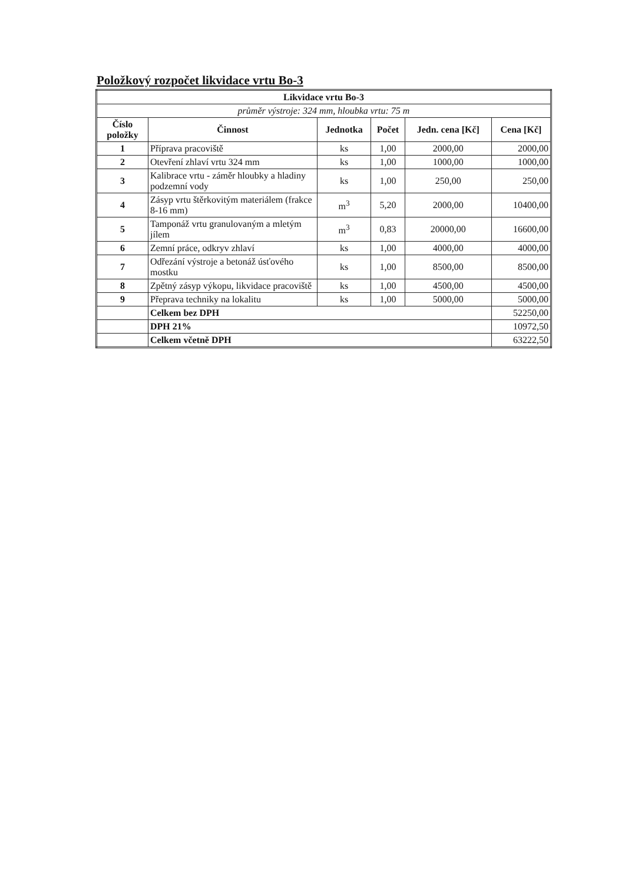Položkový rozpočet likvidace vrtu Bo-3
| Likvidace vrtu Bo-3 | | | | | |
| --- | --- | --- | --- | --- | --- |
| průměr výstroje: 324 mm, hloubka vrtu: 75 m | | | | | |
| Číslo položky | Činnost | Jednotka | Počet | Jedn. cena [Kč] | Cena [Kč] |
| 1 | Příprava pracoviště | ks | 1,00 | 2000,00 | 2000,00 |
| 2 | Otevření zhlaví vrtu 324 mm | ks | 1,00 | 1000,00 | 1000,00 |
| 3 | Kalibrace vrtu - záměr hloubky a hladiny podzemní vody | ks | 1,00 | 250,00 | 250,00 |
| 4 | Zásyp vrtu štěrkovitým materiálem (frakce 8-16 mm) | m<sup>3</sup> | 5,20 | 2000,00 | 10400,00 |
| 5 | Tamponáž vrtu granulovaným a mletým jílem | m<sup>3</sup> | 0,83 | 20000,00 | 16600,00 |
| 6 | Zemní práce, odkryv zhlaví | ks | 1,00 | 4000,00 | 4000,00 |
| 7 | Odřezání výstroje a betonáž úsťového mostku | ks | 1,00 | 8500,00 | 8500,00 |
| 8 | Zpětný zásyp výkopu, likvidace pracoviště | ks | 1,00 | 4500,00 | 4500,00 |
| 9 | Přeprava techniky na lokalitu | ks | 1,00 | 5000,00 | 5000,00 |
| | Celkem bez DPH | | | | 52250,00 |
| | DPH 21% | | | | 10972,50 |
| | Celkem včetně DPH | | | | 63222,50 |